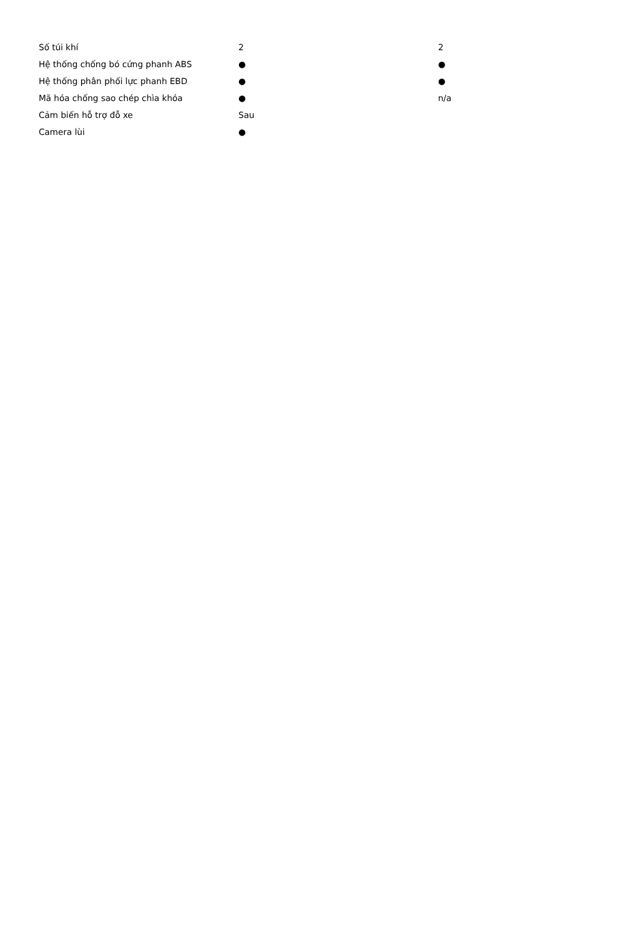| Số túi khí | 2 | 2 |
| Hệ thống chống bó cứng phanh ABS | ● | ● |
| Hệ thống phân phối lực phanh EBD | ● | ● |
| Mã hóa chống sao chép chìa khóa | ● | n/a |
| Cảm biến hỗ trợ đỗ xe | Sau | |
| Camera lùi | ● | |